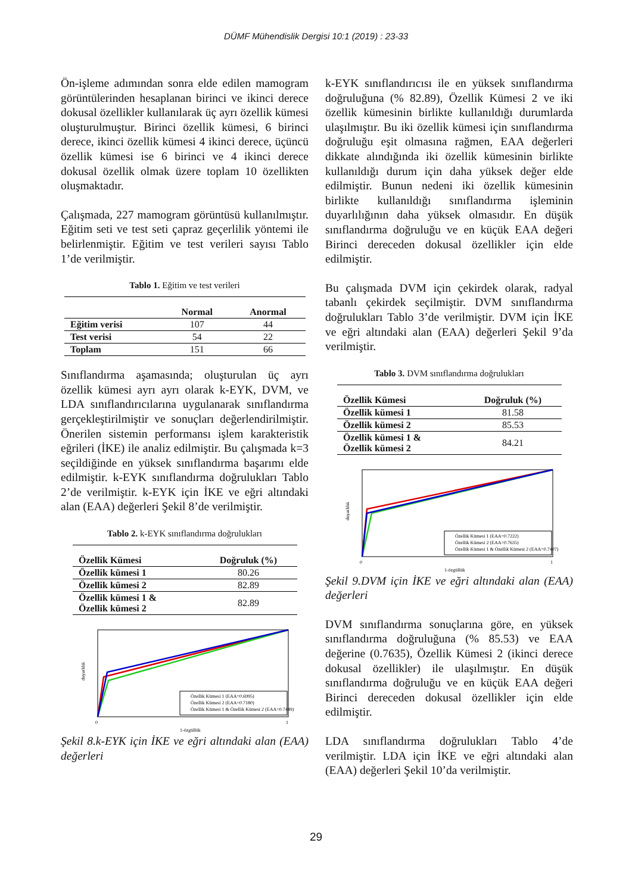DÜMF Mühendislik Dergisi 10:1 (2019) : 23-33
Ön-işleme adımından sonra elde edilen mamogram görüntülerinden hesaplanan birinci ve ikinci derece dokusal özellikler kullanılarak üç ayrı özellik kümesi oluşturulmuştur. Birinci özellik kümesi, 6 birinci derece, ikinci özellik kümesi 4 ikinci derece, üçüncü özellik kümesi ise 6 birinci ve 4 ikinci derece dokusal özellik olmak üzere toplam 10 özellikten oluşmaktadır.
Çalışmada, 227 mamogram görüntüsü kullanılmıştır. Eğitim seti ve test seti çapraz geçerlilik yöntemi ile belirlenmiştir. Eğitim ve test verileri sayısı Tablo 1’de verilmiştir.
Tablo 1. Eğitim ve test verileri
| | Normal | Anormal |
| --- | --- | --- |
| Eğitim verisi | 107 | 44 |
| Test verisi | 54 | 22 |
| Toplam | 151 | 66 |
Sınıflandırma aşamasında; oluşturulan üç ayrı özellik kümesi ayrı ayrı olarak k-EYK, DVM, ve LDA sınıflandırıcılarına uygulanarak sınıflandırma gerçekleştirilmiştir ve sonuçları değerlendirilmiştir. Önerilen sistemin performansı işlem karakteristik eğrileri (İKE) ile analiz edilmiştir. Bu çalışmada k=3 seçildiğinde en yüksek sınıflandırma başarımı elde edilmiştir. k-EYK sınıflandırma doğrulukları Tablo 2’de verilmiştir. k-EYK için İKE ve eğri altındaki alan (EAA) değerleri Şekil 8’de verilmiştir.
Tablo 2. k-EYK sınıflandırma doğrulukları
| Özellik Kümesi | Doğruluk (%) |
| --- | --- |
| Özellik kümesi 1 | 80.26 |
| Özellik kümesi 2 | 82.89 |
| Özellik kümesi 1 & Özellik kümesi 2 | 82.89 |
Özellik Kümesi 1 (EAA=0.6995)
Özellik Kümesi 2 (EAA=0.7180)
Özellik Kümesi 1 & Özellik Kümesi 2 (EAA=0.7449)
duyarlılık
0
1
1-özgüllük
Şekil 8.k-EYK için İKE ve eğri altındaki alan (EAA) değerleri
k-EYK sınıflandırıcısı ile en yüksek sınıflandırma doğruluğuna (% 82.89), Özellik Kümesi 2 ve iki özellik kümesinin birlikte kullanıldığı durumlarda ulaşılmıştır. Bu iki özellik kümesi için sınıflandırma doğruluğu eşit olmasına rağmen, EAA değerleri dikkate alındığında iki özellik kümesinin birlikte kullanıldığı durum için daha yüksek değer elde edilmiştir. Bunun nedeni iki özellik kümesinin birlikte kullanıldığı sınıflandırma işleminin duyarlılığının daha yüksek olmasıdır. En düşük sınıflandırma doğruluğu ve en küçük EAA değeri Birinci dereceden dokusal özellikler için elde edilmiştir.
Bu çalışmada DVM için çekirdek olarak, radyal tabanlı çekirdek seçilmiştir. DVM sınıflandırma doğrulukları Tablo 3’de verilmiştir. DVM için İKE ve eğri altındaki alan (EAA) değerleri Şekil 9’da verilmiştir.
Tablo 3. DVM sınıflandırma doğrulukları
| Özellik Kümesi | Doğruluk (%) |
| --- | --- |
| Özellik kümesi 1 | 81.58 |
| Özellik kümesi 2 | 85.53 |
| Özellik kümesi 1 & Özellik kümesi 2 | 84.21 |
Özellik Kümesi 1 (EAA=0.7222)
Özellik Kümesi 2 (EAA=0.7635)
Özellik Kümesi 1 & Özellik Kümesi 2 (EAA=0.7407)
duyarlılık
0
1
1-özgüllük
Şekil 9.DVM için İKE ve eğri altındaki alan (EAA) değerleri
DVM sınıflandırma sonuçlarına göre, en yüksek sınıflandırma doğruluğuna (% 85.53) ve EAA değerine (0.7635), Özellik Kümesi 2 (ikinci derece dokusal özellikler) ile ulaşılmıştır. En düşük sınıflandırma doğruluğu ve en küçük EAA değeri Birinci dereceden dokusal özellikler için elde edilmiştir.
LDA sınıflandırma doğrulukları Tablo 4’de verilmiştir. LDA için İKE ve eğri altındaki alan (EAA) değerleri Şekil 10’da verilmiştir.
29